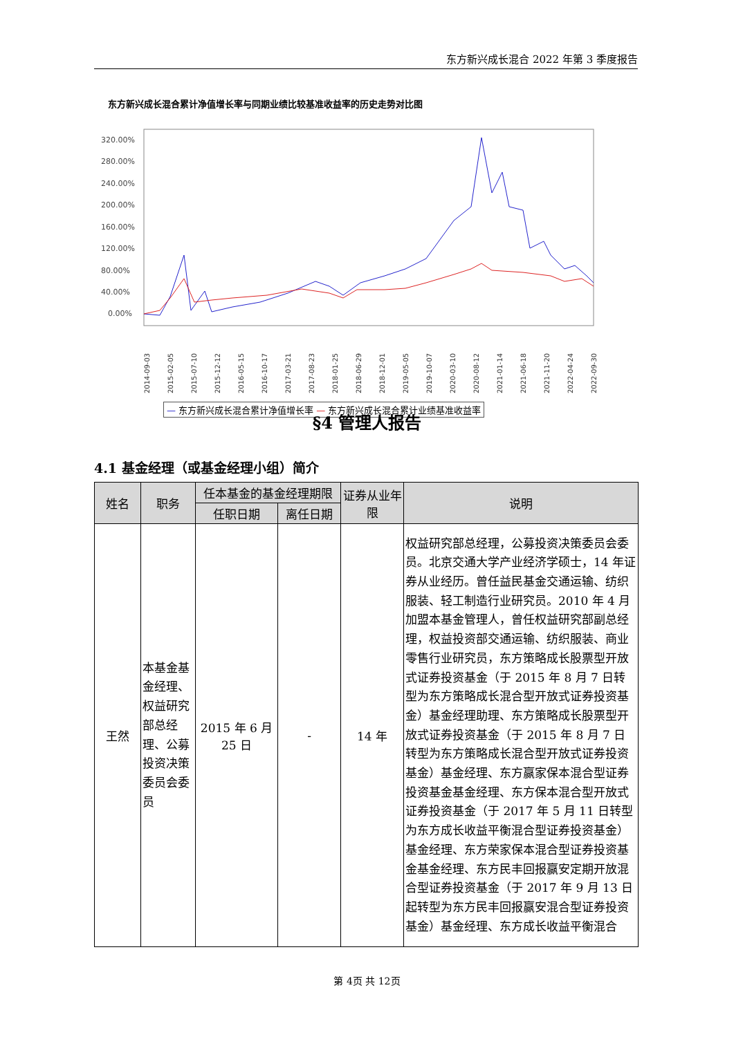东方新兴成长混合 2022 年第 3 季度报告
东方新兴成长混合累计净值增长率与同期业绩比较基准收益率的历史走势对比图
320.00%
280.00%
240.00%
200.00%
160.00%
120.00%
80.00%
40.00%
0.00%
2014-09-03
2015-02-05
2015-07-10
2015-12-12
2016-05-15
2016-10-17
2017-03-21
2017-08-23
2018-01-25
2018-06-29
2018-12-01
2019-05-05
2019-10-07
2020-03-10
2020-08-12
2021-01-14
2021-06-18
2021-11-20
2022-04-24
2022-09-30
— 东方新兴成长混合累计净值增长率 — 东方新兴成长混合累计业绩基准收益率
§4 管理人报告
4.1 基金经理（或基金经理小组）简介
| 姓名 | 职务 | 任本基金的基金经理期限 | | 证券从业年限 | 说明 |
| --- | --- | --- | --- | --- | --- |
| | | 任职日期 | 离任日期 | | |
| 王然 | 本基金基金经理、权益研究部总经理、公募投资决策委员会委员 | 2015 年 6 月 25 日 | - | 14 年 | 权益研究部总经理，公募投资决策委员会委员。北京交通大学产业经济学硕士，14 年证券从业经历。曾任益民基金交通运输、纺织服装、轻工制造行业研究员。2010 年 4 月加盟本基金管理人，曾任权益研究部副总经理，权益投资部交通运输、纺织服装、商业零售行业研究员，东方策略成长股票型开放式证券投资基金（于 2015 年 8 月 7 日转型为东方策略成长混合型开放式证券投资基金）基金经理助理、东方策略成长股票型开放式证券投资基金（于 2015 年 8 月 7 日转型为东方策略成长混合型开放式证券投资基金）基金经理、东方赢家保本混合型证券投资基金基金经理、东方保本混合型开放式证券投资基金（于 2017 年 5 月 11 日转型为东方成长收益平衡混合型证券投资基金）基金经理、东方荣家保本混合型证券投资基金基金经理、东方民丰回报赢安定期开放混合型证券投资基金（于 2017 年 9 月 13 日起转型为东方民丰回报赢安混合型证券投资基金）基金经理、东方成长收益平衡混合 |
第 4页 共 12页